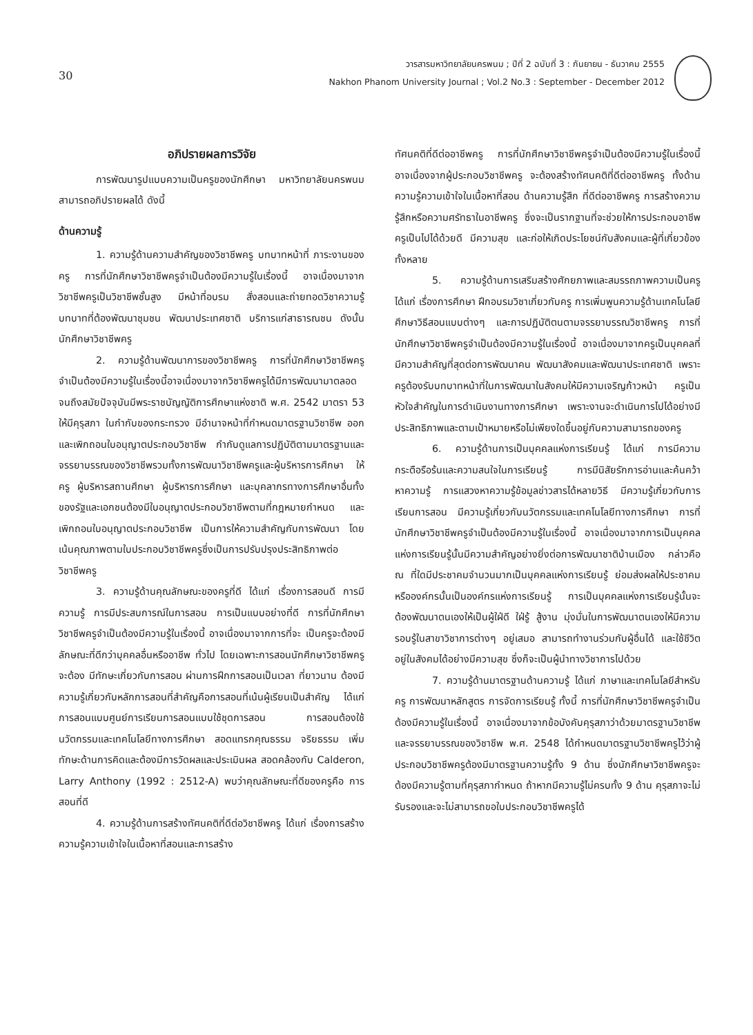30
วารสารมหาวิทยาลัยนครพนม ; ปีที่ 2 ฉบับที่ 3 : กันยายน - ธันวาคม 2555
Nakhon Phanom University Journal ; Vol.2 No.3 : September - December 2012
อภิปรายผลการวิจัย
การพัฒนารูปแบบความเป็นครูของนักศึกษา มหาวิทยาลัยนครพนม สามารถอภิปรายผลได้ ดังนี้
ด้านความรู้
1. ความรู้ด้านความสำคัญของวิชาชีพครู บทบาทหน้าที่ ภาระงานของครู การที่นักศึกษาวิชาชีพครูจำเป็นต้องมีความรู้ในเรื่องนี้ อาจเนื่องมาจากวิชาชีพครูเป็นวิชาชีพชั้นสูง มีหน้าที่อบรม สั่งสอนและถ่ายทอดวิชาความรู้ บทบาทที่ต้องพัฒนาชุมชน พัฒนาประเทศชาติ บริการแก่สาธารณชน ดังนั้นนักศึกษาวิชาชีพครู
2. ความรู้ด้านพัฒนาการของวิชาชีพครู การที่นักศึกษาวิชาชีพครูจำเป็นต้องมีความรู้ในเรื่องนี้อาจเนื่องมาจากวิชาชีพครูได้มีการพัฒนามาตลอด จนถึงสมัยปัจจุบันมีพระราชบัญญัติการศึกษาแห่งชาติ พ.ศ. 2542 มาตรา 53 ให้มีคุรุสภา ในกำกับของกระทรวง มีอำนาจหน้าที่กำหนดมาตรฐานวิชาชีพ ออกและเพิกถอนใบอนุญาตประกอบวิชาชีพ กำกับดูแลการปฏิบัติตามมาตรฐานและจรรยาบรรณของวิชาชีพรวมทั้งการพัฒนาวิชาชีพครูและผู้บริหารการศึกษา ให้ครู ผู้บริหารสถานศึกษา ผู้บริหารการศึกษา และบุคลากรทางการศึกษาอื่นทั้งของรัฐและเอกชนต้องมีใบอนุญาตประกอบวิชาชีพตามที่กฎหมายกำหนด และเพิกถอนใบอนุญาตประกอบวิชาชีพ เป็นการให้ความสำคัญกับการพัฒนา โดยเน้นคุณภาพตามใบประกอบวิชาชีพครูซึ่งเป็นการปรับปรุงประสิทธิภาพต่อวิชาชีพครู
3. ความรู้ด้านคุณลักษณะของครูที่ดี ได้แก่ เรื่องการสอนดี การมีความรู้ การมีประสบการณ์ในการสอน การเป็นแบบอย่างที่ดี การที่นักศึกษาวิชาชีพครูจำเป็นต้องมีความรู้ในเรื่องนี้ อาจเนื่องมาจากการที่จะ เป็นครูจะต้องมีลักษณะที่ดีกว่าบุคคลอื่นหรืออาชีพ ทั่วไป โดยเฉพาะการสอนนักศึกษาวิชาชีพครูจะต้อง มีทักษะเกี่ยวกับการสอน ผ่านการฝึกการสอนเป็นเวลา ที่ยาวนาน ต้องมีความรู้เกี่ยวกับหลักการสอนที่สำคัญคือการสอนที่เน้นผู้เรียนเป็นสำคัญ ได้แก่การสอนแบบศูนย์การเรียนการสอนแบบใช้ชุดการสอน การสอนต้องใช้นวัตกรรมและเทคโนโลยีทางการศึกษา สอดแทรกคุณธรรม จริยธรรม เพิ่มทักษะด้านการคิดและต้องมีการวัดผลและประเมินผล สอดคล้องกับ Calderon, Larry Anthony (1992 : 2512-A) พบว่าคุณลักษณะที่ดีของครูคือ การสอนที่ดี
4. ความรู้ด้านการสร้างทัศนคติที่ดีต่อวิชาชีพครู ได้แก่ เรื่องการสร้างความรู้ความเข้าใจในเนื้อหาที่สอนและการสร้าง
ทัศนคติที่ดีต่ออาชีพครู การที่นักศึกษาวิชาชีพครูจำเป็นต้องมีความรู้ในเรื่องนี้ อาจเนื่องจากผู้ประกอบวิชาชีพครู จะต้องสร้างทัศนคติที่ดีต่ออาชีพครู ทั้งด้านความรู้ความเข้าใจในเนื้อหาที่สอน ด้านความรู้สึก ที่ดีต่ออาชีพครู การสร้างความรู้สึกหรือความศรัทธาในอาชีพครู ซึ่งจะเป็นรากฐานที่จะช่วยให้การประกอบอาชีพครูเป็นไปได้ด้วยดี มีความสุข และก่อให้เกิดประโยชน์กับสังคมและผู้ที่เกี่ยวข้องทั้งหลาย
5. ความรู้ด้านการเสริมสร้างศักยภาพและสมรรถภาพความเป็นครู ได้แก่ เรื่องการศึกษา ฝึกอบรมวิชาเกี่ยวกับครู การเพิ่มพูนความรู้ด้านเทคโนโลยี ศึกษาวิธีสอนแบบต่างๆ และการปฏิบัติตนตามจรรยาบรรณวิชาชีพครู การที่นักศึกษาวิชาชีพครูจำเป็นต้องมีความรู้ในเรื่องนี้ อาจเนื่องมาจากครูเป็นบุคคลที่มีความสำคัญที่สุดต่อการพัฒนาคน พัฒนาสังคมและพัฒนาประเทศชาติ เพราะครูต้องรับบทบาทหน้าที่ในการพัฒนาในสังคมให้มีความเจริญก้าวหน้า ครูเป็นหัวใจสำคัญในการดำเนินงานทางการศึกษา เพราะงานจะดำเนินการไปได้อย่างมีประสิทธิภาพและตามเป้าหมายหรือไม่เพียงใดขึ้นอยู่กับความสามารถของครู
6. ความรู้ด้านการเป็นบุคคลแห่งการเรียนรู้ ได้แก่ การมีความกระตือรือร้นและความสนใจในการเรียนรู้ การมีนิสัยรักการอ่านและค้นคว้าหาความรู้ การแสวงหาความรู้ข้อมูลข่าวสารได้หลายวิธี มีความรู้เกี่ยวกับการเรียนการสอน มีความรู้เกี่ยวกับนวัตกรรมและเทคโนโลยีทางการศึกษา การที่นักศึกษาวิชาชีพครูจำเป็นต้องมีความรู้ในเรื่องนี้ อาจเนื่องมาจากการเป็นบุคคลแห่งการเรียนรู้นั้นมีความสำคัญอย่างยิ่งต่อการพัฒนาชาติบ้านเมือง กล่าวคือ ณ ที่ใดมีประชาคมจำนวนมากเป็นบุคคลแห่งการเรียนรู้ ย่อมส่งผลให้ประชาคมหรือองค์กรนั้นเป็นองค์กรแห่งการเรียนรู้ การเป็นบุคคลแห่งการเรียนรู้นั้นจะต้องพัฒนาตนเองให้เป็นผู้ใฝ่ดี ใฝ่รู้ สู้งาน มุ่งมั่นในการพัฒนาตนเองให้มีความรอบรู้ในสาขาวิชาการต่างๆ อยู่เสมอ สามารถทำงานร่วมกับผู้อื่นได้ และใช้ชีวิตอยู่ในสังคมได้อย่างมีความสุข ซึ่งก็จะเป็นผู้นำทางวิชาการไปด้วย
7. ความรู้ด้านมาตรฐานด้านความรู้ ได้แก่ ภาษาและเทคโนโลยีสำหรับครู การพัฒนาหลักสูตร การจัดการเรียนรู้ ทั้งนี้ การที่นักศึกษาวิชาชีพครูจำเป็นต้องมีความรู้ในเรื่องนี้ อาจเนื่องมาจากข้อบังคับคุรุสภาว่าด้วยมาตรฐานวิชาชีพและจรรยาบรรณของวิชาชีพ พ.ศ. 2548 ได้กำหนดมาตรฐานวิชาชีพครูไว้ว่าผู้ประกอบวิชาชีพครูต้องมีมาตรฐานความรู้ทั้ง 9 ด้าน ซึ่งนักศึกษาวิชาชีพครูจะต้องมีความรู้ตามที่คุรุสภากำหนด ถ้าหากมีความรู้ไม่ครบทั้ง 9 ด้าน คุรุสภาจะไม่รับรองและจะไม่สามารถขอใบประกอบวิชาชีพครูได้